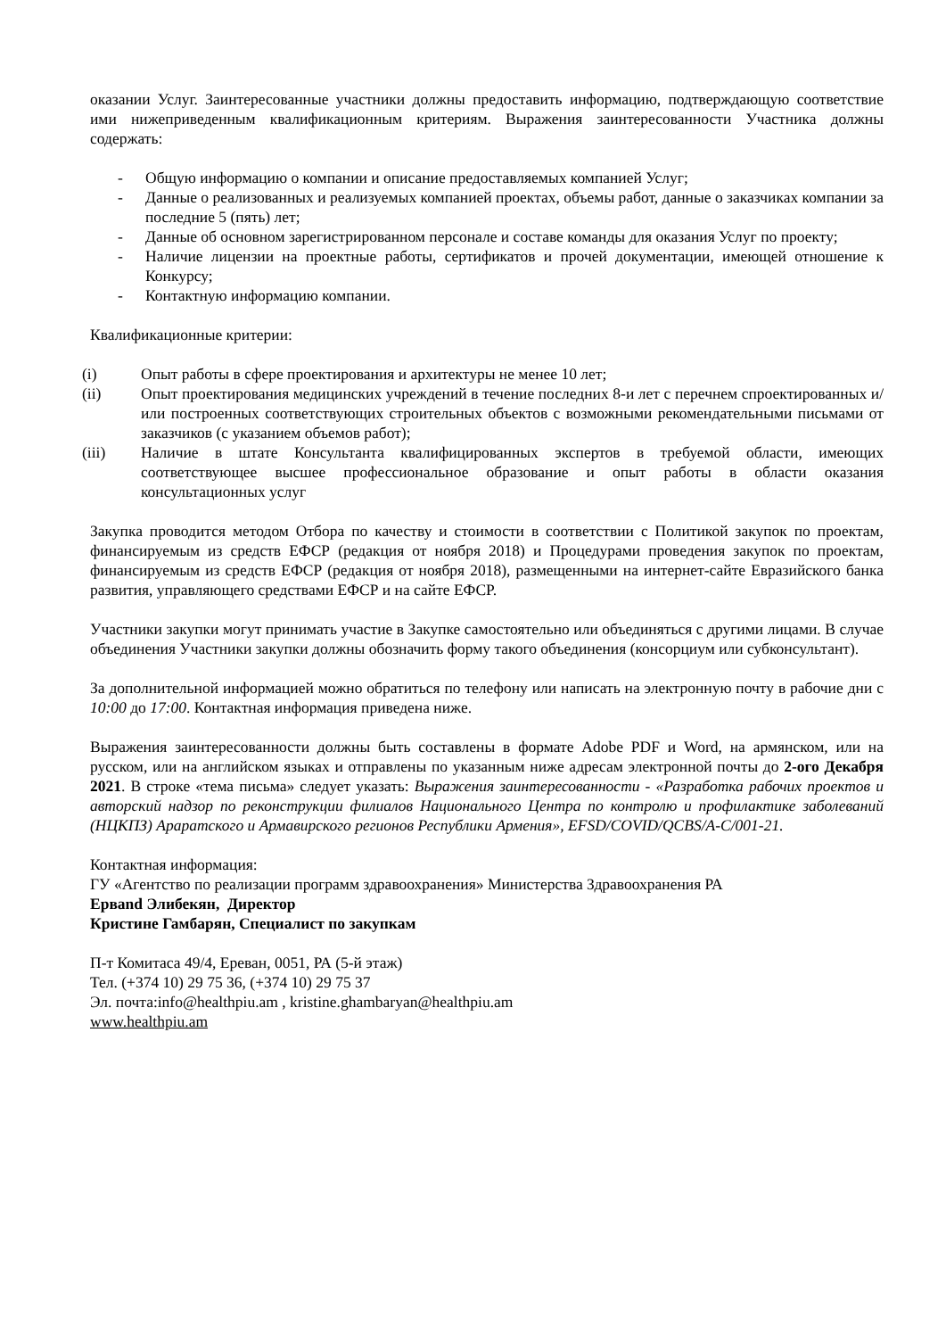оказании Услуг. Заинтересованные участники должны предоставить информацию, подтверждающую соответствие ими нижеприведенным квалификационным критериям. Выражения заинтересованности Участника должны содержать:
- Общую информацию о компании и описание предоставляемых компанией Услуг;
- Данные о реализованных и реализуемых компанией проектах, объемы работ, данные о заказчиках компании за последние 5 (пять) лет;
- Данные об основном зарегистрированном персонале и составе команды для оказания Услуг по проекту;
- Наличие лицензии на проектные работы, сертификатов и прочей документации, имеющей отношение к Конкурсу;
- Контактную информацию компании.
Квалификационные критерии:
(i) Опыт работы в сфере проектирования и архитектуры не менее 10 лет;
(ii) Опыт проектирования медицинских учреждений в течение последних 8-и лет с перечнем спроектированных и/или построенных соответствующих строительных объектов с возможными рекомендательными письмами от заказчиков (с указанием объемов работ);
(iii) Наличие в штате Консультанта квалифицированных экспертов в требуемой области, имеющих соответствующее высшее профессиональное образование и опыт работы в области оказания консультационных услуг
Закупка проводится методом Отбора по качеству и стоимости в соответствии с Политикой закупок по проектам, финансируемым из средств ЕФСР (редакция от ноября 2018) и Процедурами проведения закупок по проектам, финансируемым из средств ЕФСР (редакция от ноября 2018), размещенными на интернет-сайте Евразийского банка развития, управляющего средствами ЕФСР и на сайте ЕФСР.
Участники закупки могут принимать участие в Закупке самостоятельно или объединяться с другими лицами. В случае объединения Участники закупки должны обозначить форму такого объединения (консорциум или субконсультант).
За дополнительной информацией можно обратиться по телефону или написать на электронную почту в рабочие дни с 10:00 до 17:00. Контактная информация приведена ниже.
Выражения заинтересованности должны быть составлены в формате Adobe PDF и Word, на армянском, или на русском, или на английском языках и отправлены по указанным ниже адресам электронной почты до 2-ого Декабря 2021. В строке «тема письма» следует указать: Выражения заинтересованности - «Разработка рабочих проектов и авторский надзор по реконструкции филиалов Национального Центра по контролю и профилактике заболеваний (НЦКПЗ) Араратского и Армавирского регионов Республики Армения», EFSD/COVID/QCBS/A-C/001-21.
Контактная информация:
ГУ «Агентство по реализации программ здравоохранения» Министерства Здравоохранения РА
Ервand Элибекян, Директор
Кристине Гамбарян, Специалист по закупкам
П-т Комитаса 49/4, Ереван, 0051, РА (5-й этаж)
Тел. (+374 10) 29 75 36, (+374 10) 29 75 37
Эл. почта:info@healthpiu.am , kristine.ghambaryan@healthpiu.am
www.healthpiu.am